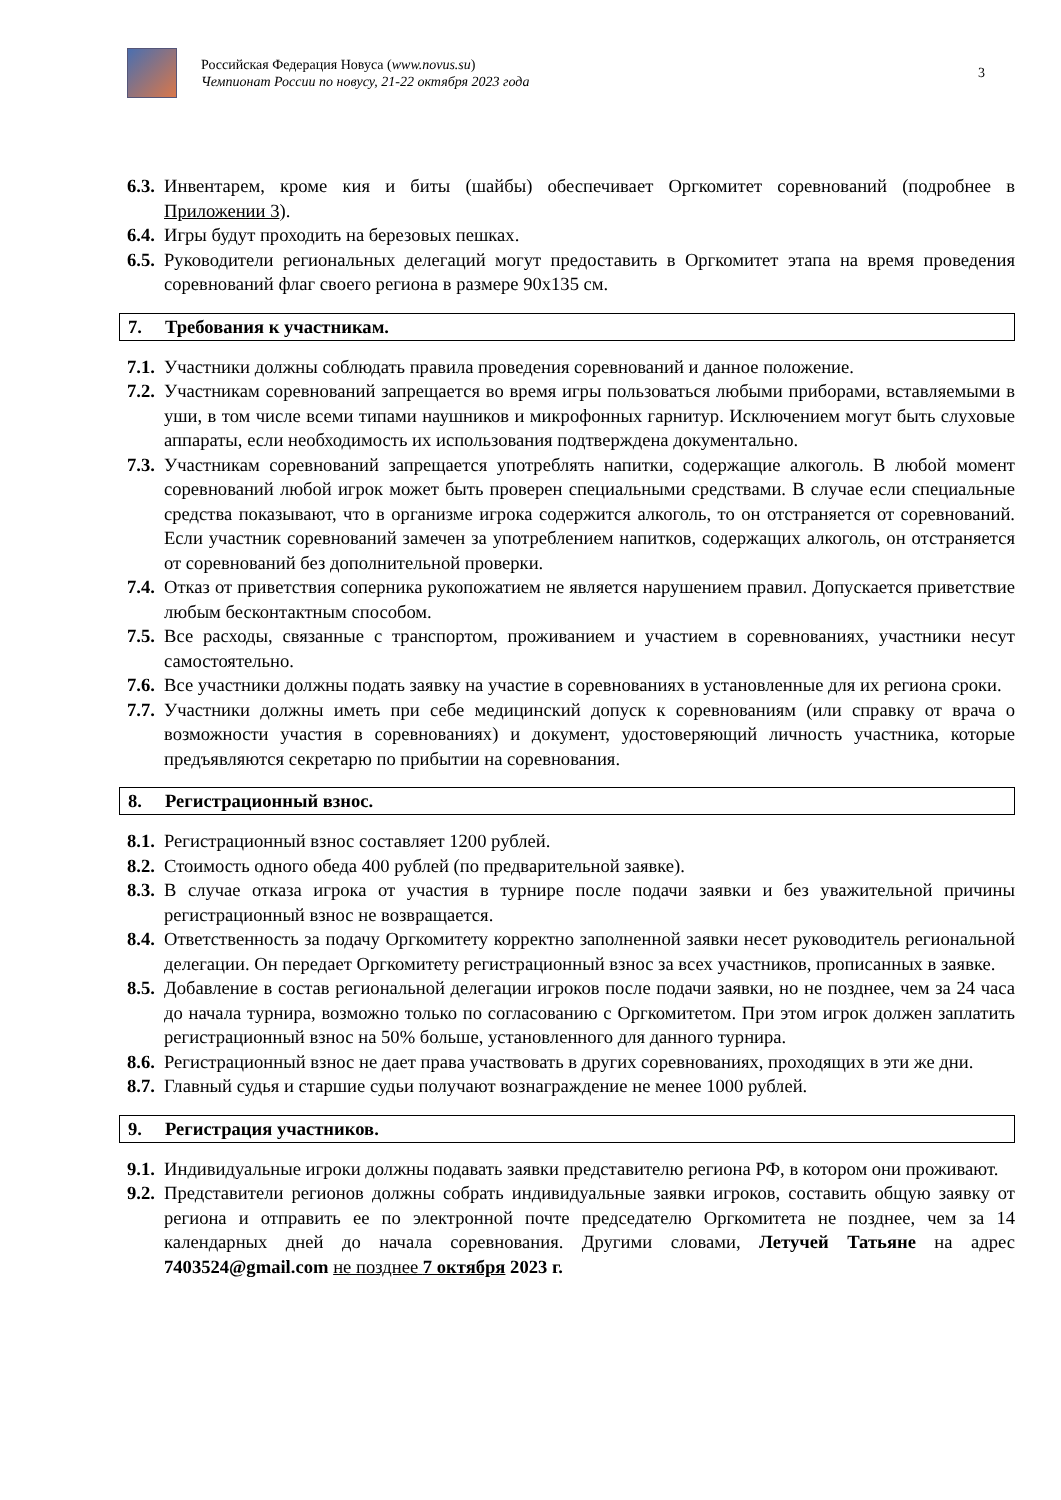Российская Федерация Новуса (www.novus.su)
Чемпионат России по новусу, 21-22 октября 2023 года
3
6.3.
Инвентарем, кроме кия и биты (шайбы) обеспечивает Оргкомитет соревнований (подробнее в Приложении 3).
6.4.
Игры будут проходить на березовых пешках.
6.5.
Руководители региональных делегаций могут предоставить в Оргкомитет этапа на время проведения соревнований флаг своего региона в размере 90х135 см.
7. Требования к участникам.
7.1.
Участники должны соблюдать правила проведения соревнований и данное положение.
7.2.
Участникам соревнований запрещается во время игры пользоваться любыми приборами, вставляемыми в уши, в том числе всеми типами наушников и микрофонных гарнитур. Исключением могут быть слуховые аппараты, если необходимость их использования подтверждена документально.
7.3.
Участникам соревнований запрещается употреблять напитки, содержащие алкоголь. В любой момент соревнований любой игрок может быть проверен специальными средствами. В случае если специальные средства показывают, что в организме игрока содержится алкоголь, то он отстраняется от соревнований. Если участник соревнований замечен за употреблением напитков, содержащих алкоголь, он отстраняется от соревнований без дополнительной проверки.
7.4.
Отказ от приветствия соперника рукопожатием не является нарушением правил. Допускается приветствие любым бесконтактным способом.
7.5.
Все расходы, связанные с транспортом, проживанием и участием в соревнованиях, участники несут самостоятельно.
7.6.
Все участники должны подать заявку на участие в соревнованиях в установленные для их региона сроки.
7.7.
Участники должны иметь при себе медицинский допуск к соревнованиям (или справку от врача о возможности участия в соревнованиях) и документ, удостоверяющий личность участника, которые предъявляются секретарю по прибытии на соревнования.
8. Регистрационный взнос.
8.1.
Регистрационный взнос составляет 1200 рублей.
8.2.
Стоимость одного обеда 400 рублей (по предварительной заявке).
8.3.
В случае отказа игрока от участия в турнире после подачи заявки и без уважительной причины регистрационный взнос не возвращается.
8.4.
Ответственность за подачу Оргкомитету корректно заполненной заявки несет руководитель региональной делегации. Он передает Оргкомитету регистрационный взнос за всех участников, прописанных в заявке.
8.5.
Добавление в состав региональной делегации игроков после подачи заявки, но не позднее, чем за 24 часа до начала турнира, возможно только по согласованию с Оргкомитетом. При этом игрок должен заплатить регистрационный взнос на 50% больше, установленного для данного турнира.
8.6.
Регистрационный взнос не дает права участвовать в других соревнованиях, проходящих в эти же дни.
8.7.
Главный судья и старшие судьи получают вознаграждение не менее 1000 рублей.
9. Регистрация участников.
9.1.
Индивидуальные игроки должны подавать заявки представителю региона РФ, в котором они проживают.
9.2.
Представители регионов должны собрать индивидуальные заявки игроков, составить общую заявку от региона и отправить ее по электронной почте председателю Оргкомитета не позднее, чем за 14 календарных дней до начала соревнования. Другими словами, Летучей Татьяне на адрес 7403524@gmail.com не позднее 7 октября 2023 г.